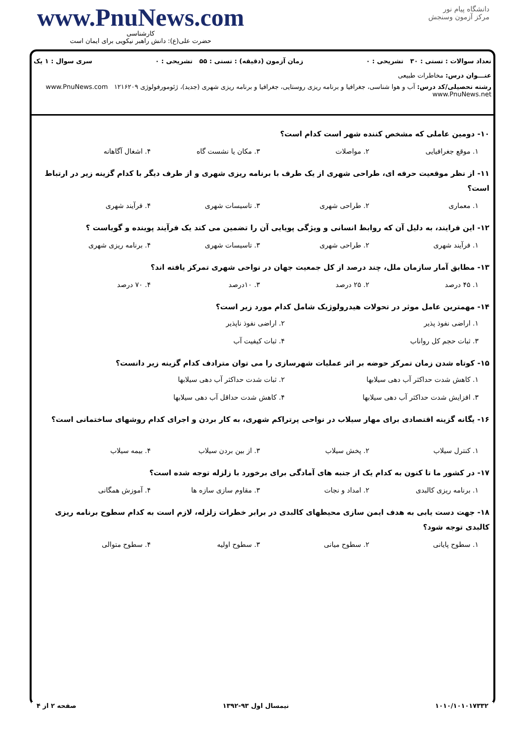www.PnuNews.com
کارشناسی
حضرت علی(ع): دانش راهبر نیکویی برای ایمان است
دانشگاه پیام نور
مرکز آزمون وسنجش
تعداد سوالات : تستی : ۳۰ تشریحی : ۰ زمان آزمون (دقیقه) : تستی : ۵۵ تشریحی : ۰ سری سوال : ۱ یک
عنـــوان درس: مخاطرات طبیعی
رشته تحصیلی/کد درس: آب و هوا شناسی، جغرافیا و برنامه ریزی روستایی، جغرافیا و برنامه ریزی شهری (جدید)، ژئومورفولوژی ۱۲۱۶۲۰۹ www.PnuNews.com www.PnuNews.net
۱۰- دومین عاملی که مشخص کننده شهر است کدام است؟
۱. موقع جغرافیایی ۲. مواصلات ۳. مکان یا نشست گاه ۴. اشغال آگاهانه
۱۱- از نظر موقعیت حرفه ای، طراحی شهری از یک طرف با برنامه ریزی شهری و از طرف دیگر با کدام گزینه زیر در ارتباط است؟
۱. معماری ۲. طراحی شهری ۳. تاسیسات شهری ۴. فرآیند شهری
۱۲- این فرایند، به دلیل آن که روابط انسانی و ویژگی پویایی آن را تضمین می کند یک فرآیند پوینده و گویاست ؟
۱. فرآیند شهری ۲. طراحی شهری ۳. تاسیسات شهری ۴. برنامه ریزی شهری
۱۳- مطابق آمار سازمان ملل، چند درصد از کل جمعیت جهان در نواحی شهری تمرکز یافته اند؟
۱. ۴۵ درصد ۲. ۲۵ درصد ۳. ۱۰درصد ۴. ۷۰ درصد
۱۴- مهمترین عامل موثر در تحولات هیدرولوژیک شامل کدام مورد زیر است؟
۱. اراضی نفوذ پذیر ۲. اراضی نفوذ ناپذیر ۳. ثبات حجم کل رواناب ۴. ثبات کیفیت آب
۱۵- کوتاه شدن زمان تمرکز حوضه بر اثر عملیات شهرسازی را می توان مترادف کدام گزینه زیر دانست؟
۱. کاهش شدت حداکثر آب دهی سیلابها ۲. ثبات شدت حداکثر آب دهی سیلابها ۳. افزایش شدت حداکثر آب دهی سیلابها ۴. کاهش شدت حداقل آب دهی سیلابها
۱۶- یگانه گزینه اقتصادی برای مهار سیلاب در نواحی پرتراکم شهری، به کار بردن و اجرای کدام روشهای ساختمانی است؟
۱. کنترل سیلاب ۲. پخش سیلاب ۳. از بین بردن سیلاب ۴. بیمه سیلاب
۱۷- در کشور ما تا کنون به کدام یک از جنبه های آمادگی برای برخورد با زلزله توجه شده است؟
۱. برنامه ریزی کالبدی ۲. امداد و نجات ۳. مقاوم سازی سازه ها ۴. آموزش همگانی
۱۸- جهت دست یابی به هدف ایمن سازی محیطهای کالبدی در برابر خطرات زلزله، لازم است به کدام سطوح برنامه ریزی کالبدی توجه شود؟
۱. سطوح پایانی ۲. سطوح میانی ۳. سطوح اولیه ۴. سطوح متوالی
۱۰۱۰/۱۰۱۰۱۷۳۳۲ نیمسال اول ۹۳-۱۳۹۲ صفحه ۲ از ۴